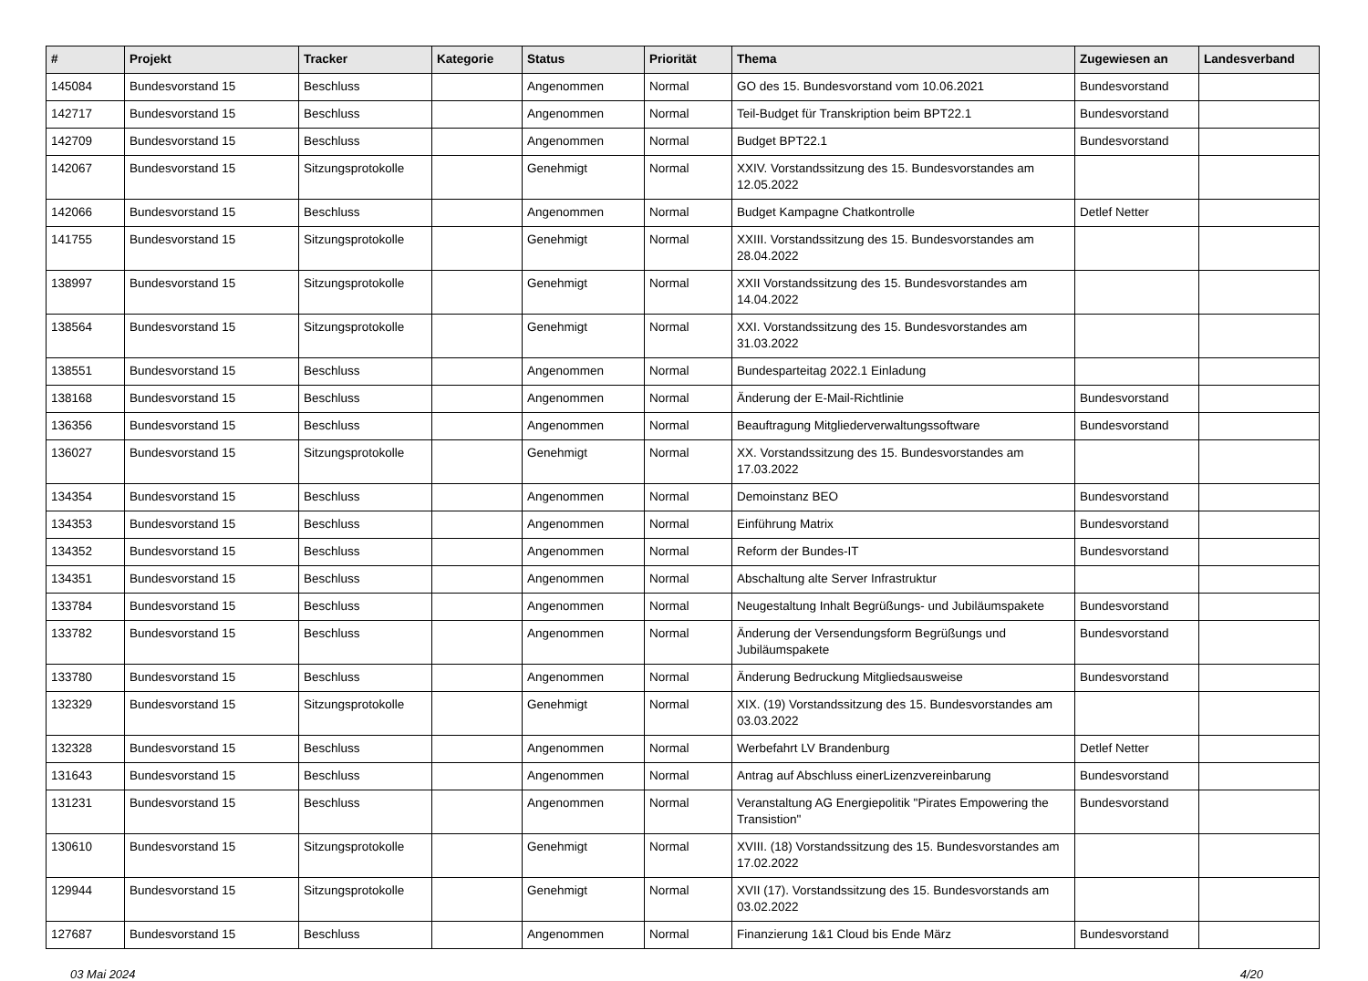| # | Projekt | Tracker | Kategorie | Status | Priorität | Thema | Zugewiesen an | Landesverband |
| --- | --- | --- | --- | --- | --- | --- | --- | --- |
| 145084 | Bundesvorstand 15 | Beschluss | | Angenommen | Normal | GO des 15. Bundesvorstand vom 10.06.2021 | Bundesvorstand | |
| 142717 | Bundesvorstand 15 | Beschluss | | Angenommen | Normal | Teil-Budget für Transkription beim BPT22.1 | Bundesvorstand | |
| 142709 | Bundesvorstand 15 | Beschluss | | Angenommen | Normal | Budget BPT22.1 | Bundesvorstand | |
| 142067 | Bundesvorstand 15 | Sitzungsprotokolle | | Genehmigt | Normal | XXIV. Vorstandssitzung des 15. Bundesvorstandes am 12.05.2022 | | |
| 142066 | Bundesvorstand 15 | Beschluss | | Angenommen | Normal | Budget Kampagne Chatkontrolle | Detlef Netter | |
| 141755 | Bundesvorstand 15 | Sitzungsprotokolle | | Genehmigt | Normal | XXIII. Vorstandssitzung des 15. Bundesvorstandes am 28.04.2022 | | |
| 138997 | Bundesvorstand 15 | Sitzungsprotokolle | | Genehmigt | Normal | XXII Vorstandssitzung des 15. Bundesvorstandes am 14.04.2022 | | |
| 138564 | Bundesvorstand 15 | Sitzungsprotokolle | | Genehmigt | Normal | XXI. Vorstandssitzung des 15. Bundesvorstandes am 31.03.2022 | | |
| 138551 | Bundesvorstand 15 | Beschluss | | Angenommen | Normal | Bundesparteitag 2022.1 Einladung | | |
| 138168 | Bundesvorstand 15 | Beschluss | | Angenommen | Normal | Änderung der E-Mail-Richtlinie | Bundesvorstand | |
| 136356 | Bundesvorstand 15 | Beschluss | | Angenommen | Normal | Beauftragung Mitgliederverwaltungssoftware | Bundesvorstand | |
| 136027 | Bundesvorstand 15 | Sitzungsprotokolle | | Genehmigt | Normal | XX. Vorstandssitzung des 15. Bundesvorstandes am 17.03.2022 | | |
| 134354 | Bundesvorstand 15 | Beschluss | | Angenommen | Normal | Demoinstanz BEO | Bundesvorstand | |
| 134353 | Bundesvorstand 15 | Beschluss | | Angenommen | Normal | Einführung Matrix | Bundesvorstand | |
| 134352 | Bundesvorstand 15 | Beschluss | | Angenommen | Normal | Reform der Bundes-IT | Bundesvorstand | |
| 134351 | Bundesvorstand 15 | Beschluss | | Angenommen | Normal | Abschaltung alte Server Infrastruktur | | |
| 133784 | Bundesvorstand 15 | Beschluss | | Angenommen | Normal | Neugestaltung Inhalt Begrüßungs- und Jubiläumspakete | Bundesvorstand | |
| 133782 | Bundesvorstand 15 | Beschluss | | Angenommen | Normal | Änderung der Versendungsform Begrüßungs und Jubiläumspakete | Bundesvorstand | |
| 133780 | Bundesvorstand 15 | Beschluss | | Angenommen | Normal | Änderung Bedruckung Mitgliedsausweise | Bundesvorstand | |
| 132329 | Bundesvorstand 15 | Sitzungsprotokolle | | Genehmigt | Normal | XIX. (19) Vorstandssitzung des 15. Bundesvorstandes am 03.03.2022 | | |
| 132328 | Bundesvorstand 15 | Beschluss | | Angenommen | Normal | Werbefahrt LV Brandenburg | Detlef Netter | |
| 131643 | Bundesvorstand 15 | Beschluss | | Angenommen | Normal | Antrag auf Abschluss einerLizenzvereinbarung | Bundesvorstand | |
| 131231 | Bundesvorstand 15 | Beschluss | | Angenommen | Normal | Veranstaltung AG Energiepolitik "Pirates Empowering the Transistion" | Bundesvorstand | |
| 130610 | Bundesvorstand 15 | Sitzungsprotokolle | | Genehmigt | Normal | XVIII. (18) Vorstandssitzung des 15. Bundesvorstandes am 17.02.2022 | | |
| 129944 | Bundesvorstand 15 | Sitzungsprotokolle | | Genehmigt | Normal | XVII (17). Vorstandssitzung des 15. Bundesvorstands am 03.02.2022 | | |
| 127687 | Bundesvorstand 15 | Beschluss | | Angenommen | Normal | Finanzierung 1&1 Cloud bis Ende März | Bundesvorstand | |
03 Mai 2024 4/20